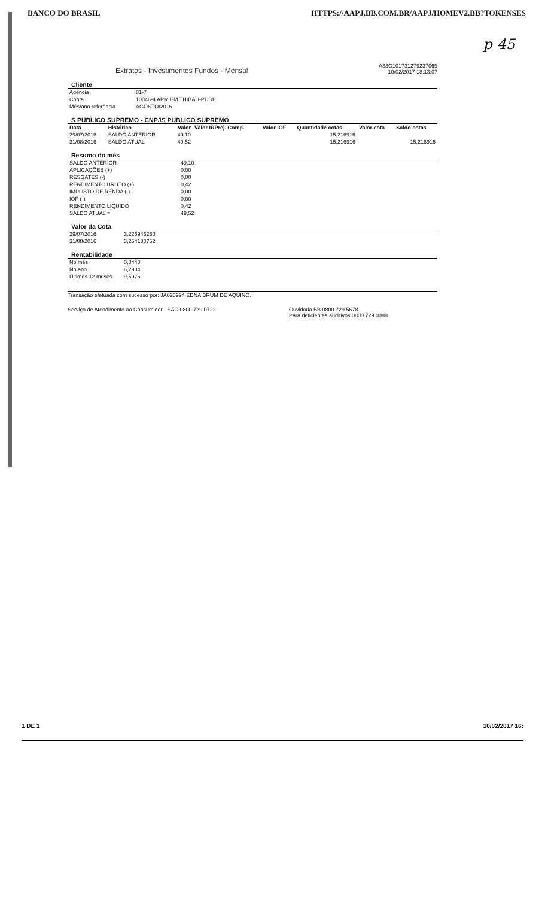BANCO DO BRASIL HTTPS://AAPJ.BB.COM.BR/AAPJ/HOMEV2.BB?TOKENSES
p 45
Extratos - Investimentos Fundos - Mensal A33G101731279237069
10/02/2017 18:13:07
Cliente
| Agência | 81-7 |
| Conta | 10846-4 APM EM THIBAU-PDDE |
| Mês/ano referência | AGOSTO/2016 |
S PUBLICO SUPREMO - CNPJS PUBLICO SUPREMO
| Data | Histórico | Valor | Valor IRPrej. Comp. | Valor IOF | Quantidade cotas | Valor cota | Saldo cotas |
| --- | --- | --- | --- | --- | --- | --- | --- |
| 29/07/2016 | SALDO ANTERIOR | 49,10 | | | 15,216916 | | |
| 31/08/2016 | SALDO ATUAL | 49,52 | | | 15,216916 | | 15,216916 |
Resumo do mês
| SALDO ANTERIOR | 49,10 |
| APLICAÇÕES (+) | 0,00 |
| RESGATES (-) | 0,00 |
| RENDIMENTO BRUTO (+) | 0,42 |
| IMPOSTO DE RENDA (-) | 0,00 |
| IOF (-) | 0,00 |
| RENDIMENTO LÍQUIDO | 0,42 |
| SALDO ATUAL = | 49,52 |
Valor da Cota
| 29/07/2016 | 3,226943230 |
| 31/08/2016 | 3,254180752 |
Rentabilidade
| No mês | 0,8440 |
| No ano | 6,2984 |
| Últimos 12 meses | 9,5976 |
Transação efetuada com sucesso por: JA025994 EDNA BRUM DE AQUINO.
Serviço de Atendimento ao Consumidor - SAC 0800 729 0722 Ouvidoria BB 0800 729 5678
Para deficientes auditivos 0800 729 0088
1 DE 1 10/02/2017 16: